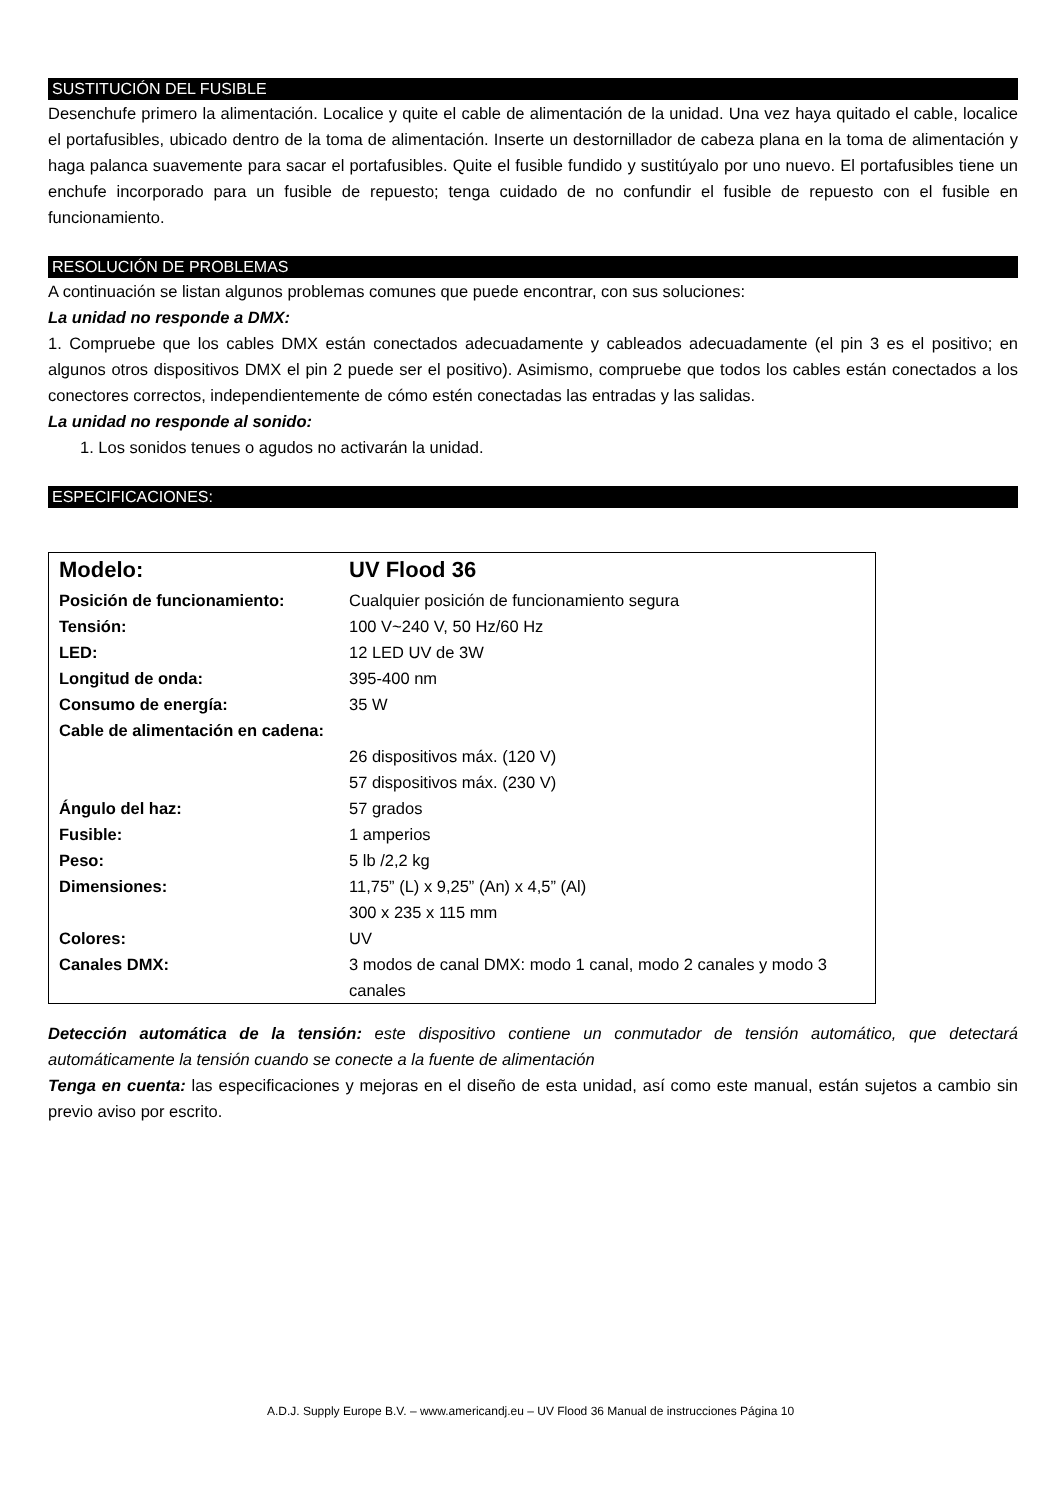SUSTITUCIÓN DEL FUSIBLE
Desenchufe primero la alimentación. Localice y quite el cable de alimentación de la unidad. Una vez haya quitado el cable, localice el portafusibles, ubicado dentro de la toma de alimentación. Inserte un destornillador de cabeza plana en la toma de alimentación y haga palanca suavemente para sacar el portafusibles. Quite el fusible fundido y sustitúyalo por uno nuevo. El portafusibles tiene un enchufe incorporado para un fusible de repuesto; tenga cuidado de no confundir el fusible de repuesto con el fusible en funcionamiento.
RESOLUCIÓN DE PROBLEMAS
A continuación se listan algunos problemas comunes que puede encontrar, con sus soluciones:
La unidad no responde a DMX:
1. Compruebe que los cables DMX están conectados adecuadamente y cableados adecuadamente (el pin 3 es el positivo; en algunos otros dispositivos DMX el pin 2 puede ser el positivo). Asimismo, compruebe que todos los cables están conectados a los conectores correctos, independientemente de cómo estén conectadas las entradas y las salidas.
La unidad no responde al sonido:
1. Los sonidos tenues o agudos no activarán la unidad.
ESPECIFICACIONES:
| Modelo: | UV Flood 36 |
| Posición de funcionamiento: | Cualquier posición de funcionamiento segura |
| Tensión: | 100 V~240 V, 50 Hz/60 Hz |
| LED: | 12 LED UV de 3W |
| Longitud de onda: | 395-400 nm |
| Consumo de energía: | 35 W |
| Cable de alimentación en cadena: | 26 dispositivos máx. (120 V) 57 dispositivos máx. (230 V) |
| Ángulo del haz: | 57 grados |
| Fusible: | 1 amperios |
| Peso: | 5 lb /2,2 kg |
| Dimensiones: | 11,75” (L) x 9,25” (An) x 4,5” (Al) 300 x 235 x 115 mm |
| Colores: | UV |
| Canales DMX: | 3 modos de canal DMX: modo 1 canal, modo 2 canales y modo 3 canales |
Detección automática de la tensión: este dispositivo contiene un conmutador de tensión automático, que detectará automáticamente la tensión cuando se conecte a la fuente de alimentación
Tenga en cuenta: las especificaciones y mejoras en el diseño de esta unidad, así como este manual, están sujetos a cambio sin previo aviso por escrito.
A.D.J. Supply Europe B.V. – www.americandj.eu – UV Flood 36 Manual de instrucciones Página 10